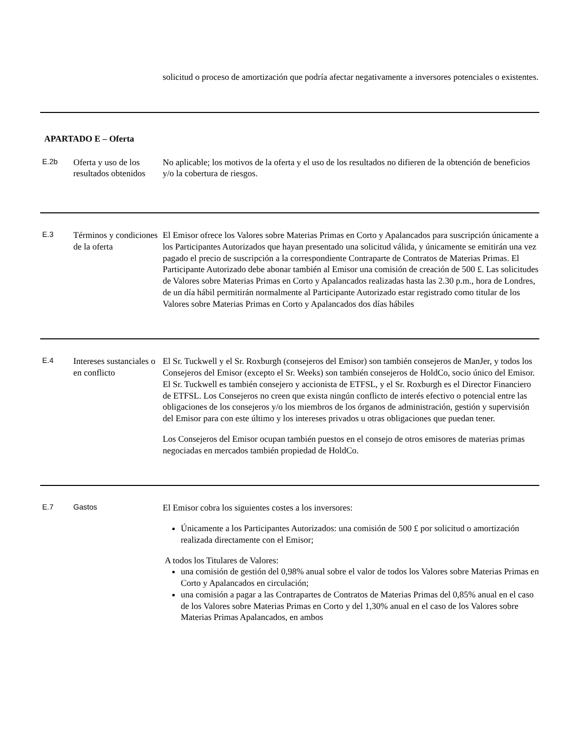solicitud o proceso de amortización que podría afectar negativamente a inversores potenciales o existentes.
APARTADO E – Oferta
| E.2b | Oferta y uso de los resultados obtenidos | No aplicable; los motivos de la oferta y el uso de los resultados no difieren de la obtención de beneficios y/o la cobertura de riesgos. |
| E.3 | Términos y condiciones de la oferta | El Emisor ofrece los Valores sobre Materias Primas en Corto y Apalancados para suscripción únicamente a los Participantes Autorizados que hayan presentado una solicitud válida, y únicamente se emitirán una vez pagado el precio de suscripción a la correspondiente Contraparte de Contratos de Materias Primas. El Participante Autorizado debe abonar también al Emisor una comisión de creación de 500 £. Las solicitudes de Valores sobre Materias Primas en Corto y Apalancados realizadas hasta las 2.30 p.m., hora de Londres, de un día hábil permitirán normalmente al Participante Autorizado estar registrado como titular de los Valores sobre Materias Primas en Corto y Apalancados dos días hábiles |
| E.4 | Intereses sustanciales o en conflicto | El Sr. Tuckwell y el Sr. Roxburgh (consejeros del Emisor) son también consejeros de ManJer, y todos los Consejeros del Emisor (excepto el Sr. Weeks) son también consejeros de HoldCo, socio único del Emisor. El Sr. Tuckwell es también consejero y accionista de ETFSL, y el Sr. Roxburgh es el Director Financiero de ETFSL. Los Consejeros no creen que exista ningún conflicto de interés efectivo o potencial entre las obligaciones de los consejeros y/o los miembros de los órganos de administración, gestión y supervisión del Emisor para con este último y los intereses privados u otras obligaciones que puedan tener. Los Consejeros del Emisor ocupan también puestos en el consejo de otros emisores de materias primas negociadas en mercados también propiedad de HoldCo. |
| E.7 | Gastos | El Emisor cobra los siguientes costes a los inversores: Únicamente a los Participantes Autorizados: una comisión de 500 £ por solicitud o amortización realizada directamente con el Emisor; A todos los Titulares de Valores: una comisión de gestión del 0,98% anual sobre el valor de todos los Valores sobre Materias Primas en Corto y Apalancados en circulación; una comisión a pagar a las Contrapartes de Contratos de Materias Primas del 0,85% anual en el caso de los Valores sobre Materias Primas en Corto y del 1,30% anual en el caso de los Valores sobre Materias Primas Apalancados, en ambos |